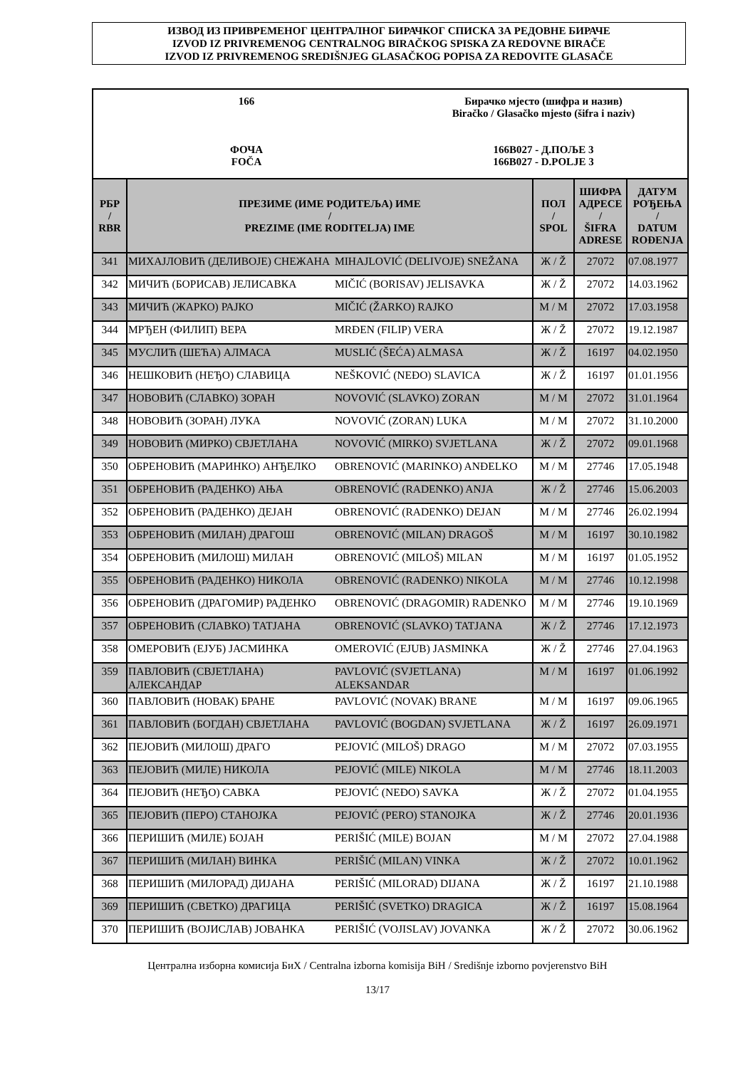ИЗВОД ИЗ ПРИВРЕМЕНОГ ЦЕНТРАЛНОГ БИРАЧКОГ СПИСКА ЗА РЕДОВНЕ БИРАЧЕ
IZVOD IZ PRIVREMENOG CENTRALNOG BIRAČKOG SPISKA ZA REDOVNE BIRAČE
IZVOD IZ PRIVREMENOG SREDIŠNJEG GLASAČKOG POPISA ZA REDOVITE GLASAČE
166
ФОЧА
FOČA
Бирачко мјесто (шифра и назив)
Biračko / Glasačko mjesto (šifra i naziv)
166B027 - Д.ПОЉЕ 3
166B027 - D.POLJE 3
| РБР / RBR | ПРЕЗИМЕ (ИМЕ РОДИТЕЉА) ИМЕ / PREZIME (IME RODITELJA) IME | | ПОЛ / SPOL | ШИФРА АДРЕСЕ / ŠIFRA ADRESE | ДАТУМ РОЂЕЊА / DATUM ROĐENJA |
| --- | --- | --- | --- | --- | --- |
| 341 | МИХАЈЛОВИЋ (ДЕЛИВОЈЕ) СНЕЖАНА | MIHAJLOVIĆ (DELIVOJE) SNEŽANA | Ж / Ž | 27072 | 07.08.1977 |
| 342 | МИЧИЋ (БОРИСАВ) ЈЕЛИСАВКА | MIČIĆ (BORISAV) JELISAVKA | Ж / Ž | 27072 | 14.03.1962 |
| 343 | МИЧИЋ (ЖАРКО) РАЈКО | MIČIĆ (ŽARKO) RAJKO | М / M | 27072 | 17.03.1958 |
| 344 | МРЂЕН (ФИЛИП) ВЕРА | MRĐEN (FILIP) VERA | Ж / Ž | 27072 | 19.12.1987 |
| 345 | МУСЛИЋ (ШЕЋА) АЛМАСА | MUSLIĆ (ŠEĆA) ALMASA | Ж / Ž | 16197 | 04.02.1950 |
| 346 | НЕШКОВИЋ (НЕЂО) СЛАВИЦА | NEŠKOVIĆ (NEĐO) SLAVICA | Ж / Ž | 16197 | 01.01.1956 |
| 347 | НОВОВИЋ (СЛАВКО) ЗОРАН | NOVOVIĆ (SLAVKO) ZORAN | М / M | 27072 | 31.01.1964 |
| 348 | НОВОВИЋ (ЗОРАН) ЛУКА | NOVOVIĆ (ZORAN) LUKA | М / M | 27072 | 31.10.2000 |
| 349 | НОВОВИЋ (МИРКО) СВЈЕТЛАНА | NOVOVIĆ (MIRKO) SVJETLANA | Ж / Ž | 27072 | 09.01.1968 |
| 350 | ОБРЕНОВИЋ (МАРИНКО) АНЂЕЛКО | OBRENOVIĆ (MARINKO) ANĐELKO | М / M | 27746 | 17.05.1948 |
| 351 | ОБРЕНОВИЋ (РАДЕНКО) АЊА | OBRENOVIĆ (RADENKO) ANJA | Ж / Ž | 27746 | 15.06.2003 |
| 352 | ОБРЕНОВИЋ (РАДЕНКО) ДЕЈАН | OBRENOVIĆ (RADENKO) DEJAN | М / M | 27746 | 26.02.1994 |
| 353 | ОБРЕНОВИЋ (МИЛАН) ДРАГОШ | OBRENOVIĆ (MILAN) DRAGOŠ | М / M | 16197 | 30.10.1982 |
| 354 | ОБРЕНОВИЋ (МИЛОШ) МИЛАН | OBRENOVIĆ (MILOŠ) MILAN | М / M | 16197 | 01.05.1952 |
| 355 | ОБРЕНОВИЋ (РАДЕНКО) НИКОЛА | OBRENOVIĆ (RADENKO) NIKOLA | М / M | 27746 | 10.12.1998 |
| 356 | ОБРЕНОВИЋ (ДРАГОМИР) РАДЕНКО | OBRENOVIĆ (DRAGOMIR) RADENKO | М / M | 27746 | 19.10.1969 |
| 357 | ОБРЕНОВИЋ (СЛАВКО) ТАТЈАНА | OBRENOVIĆ (SLAVKO) TATJANA | Ж / Ž | 27746 | 17.12.1973 |
| 358 | ОМЕРОВИЋ (ЕЈУБ) ЈАСМИНКА | OMEROVIĆ (EJUB) JASMINKA | Ж / Ž | 27746 | 27.04.1963 |
| 359 | ПАВЛОВИЋ (СВЈЕТЛАНА) АЛЕКСАНДАР | PAVLOVIĆ (SVJETLANA) ALEKSANDAR | М / M | 16197 | 01.06.1992 |
| 360 | ПАВЛОВИЋ (НОВАК) БРАНЕ | PAVLOVIĆ (NOVAK) BRANE | М / M | 16197 | 09.06.1965 |
| 361 | ПАВЛОВИЋ (БОГДАН) СВЈЕТЛАНА | PAVLOVIĆ (BOGDAN) SVJETLANA | Ж / Ž | 16197 | 26.09.1971 |
| 362 | ПЕЈОВИЋ (МИЛОШ) ДРАГО | PEJOVIĆ (MILOŠ) DRAGO | М / M | 27072 | 07.03.1955 |
| 363 | ПЕЈОВИЋ (МИЛЕ) НИКОЛА | PEJOVIĆ (MILE) NIKOLA | М / M | 27746 | 18.11.2003 |
| 364 | ПЕЈОВИЋ (НЕЂО) САВКА | PEJOVIĆ (NEĐO) SAVKA | Ж / Ž | 27072 | 01.04.1955 |
| 365 | ПЕЈОВИЋ (ПЕРО) СТАНОЈКА | PEJOVIĆ (PERO) STANOJKA | Ж / Ž | 27746 | 20.01.1936 |
| 366 | ПЕРИШИЋ (МИЛЕ) БОЈАН | PERIŠIĆ (MILE) BOJAN | М / M | 27072 | 27.04.1988 |
| 367 | ПЕРИШИЋ (МИЛАН) ВИНКА | PERIŠIĆ (MILAN) VINKA | Ж / Ž | 27072 | 10.01.1962 |
| 368 | ПЕРИШИЋ (МИЛОРАД) ДИЈАНА | PERIŠIĆ (MILORAD) DIJANA | Ж / Ž | 16197 | 21.10.1988 |
| 369 | ПЕРИШИЋ (СВЕТКО) ДРАГИЦА | PERIŠIĆ (SVETKO) DRAGICA | Ж / Ž | 16197 | 15.08.1964 |
| 370 | ПЕРИШИЋ (ВОЈИСЛАВ) ЈОВАНКА | PERIŠIĆ (VOJISLAV) JOVANKA | Ж / Ž | 27072 | 30.06.1962 |
Централна изборна комисија БиХ / Centralna izborna komisija BiH / Središnje izborno povjerenstvo BiH
13/17